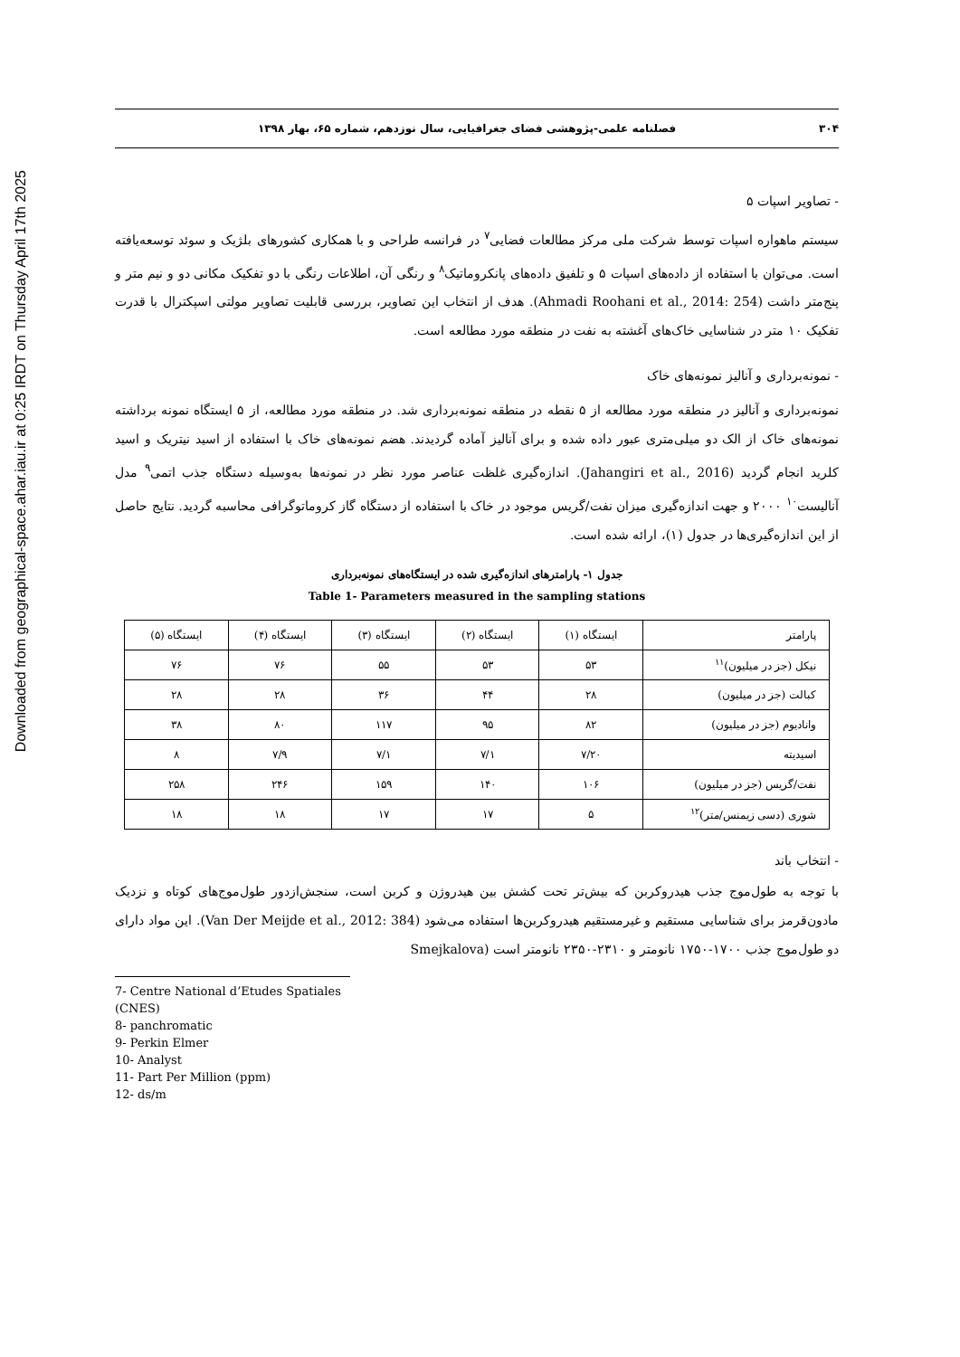Downloaded from geographical-space.ahar.iau.ir at 0:25 IRDT on Thursday April 17th 2025
۳۰۴ فصلنامه علمی-پژوهشی فضای جغرافیایی، سال نوزدهم، شماره ۶۵، بهار ۱۳۹۸
- تصاویر اسپات ۵
سیستم ماهواره اسپات توسط شرکت ملی مرکز مطالعات فضایی<sup>۷</sup> در فرانسه طراحی و با همکاری کشورهای بلژیک و سوئد توسعه‌یافته است. می‌توان با استفاده از داده‌های اسپات ۵ و تلفیق داده‌های پانکروماتیک<sup>۸</sup> و رنگی آن، اطلاعات رنگی با دو تفکیک مکانی دو و نیم متر و پنج‌متر داشت (Ahmadi Roohani et al., 2014: 254). هدف از انتخاب این تصاویر، بررسی قابلیت تصاویر مولتی اسپکترال با قدرت تفکیک ۱۰ متر در شناسایی خاک‌های آغشته به نفت در منطقه مورد مطالعه است.
- نمونه‌برداری و آنالیز نمونه‌های خاک
نمونه‌برداری و آنالیز در منطقه مورد مطالعه از ۵ نقطه در منطقه نمونه‌برداری شد. در منطقه مورد مطالعه، از ۵ ایستگاه نمونه برداشته نمونه‌های خاک از الک دو میلی‌متری عبور داده شده و برای آنالیز آماده گردیدند. هضم نمونه‌های خاک با استفاده از اسید نیتریک و اسید کلرید انجام گردید (Jahangiri et al., 2016). اندازه‌گیری غلظت عناصر مورد نظر در نمونه‌ها به‌وسیله دستگاه جذب اتمی<sup>۹</sup> مدل آنالیست<sup>۱۰</sup> ۲۰۰۰ و جهت اندازه‌گیری میزان نفت/گریس موجود در خاک با استفاده از دستگاه گاز کروماتوگرافی محاسبه گردید. نتایج حاصل از این اندازه‌گیری‌ها در جدول (۱)، ارائه شده است.
جدول ۱- پارامترهای اندازه‌گیری شده در ایستگاه‌های نمونه‌برداری
Table 1- Parameters measured in the sampling stations
| پارامتر | ایستگاه (۱) | ایستگاه (۲) | ایستگاه (۳) | ایستگاه (۴) | ایستگاه (۵) |
| --- | --- | --- | --- | --- | --- |
| نیکل (جز در میلیون)<sup>۱۱</sup> | ۵۳ | ۵۳ | ۵۵ | ۷۶ | ۷۶ |
| کبالت (جز در میلیون) | ۲۸ | ۴۴ | ۳۶ | ۲۸ | ۲۸ |
| وانادیوم (جز در میلیون) | ۸۲ | ۹۵ | ۱۱۷ | ۸۰ | ۳۸ |
| اسیدیته | ۷/۲۰ | ۷/۱ | ۷/۱ | ۷/۹ | ۸ |
| نفت/گریس (جز در میلیون) | ۱۰۶ | ۱۴۰ | ۱۵۹ | ۲۴۶ | ۲۵۸ |
| شوری (دسی زیمنس/متر)<sup>۱۲</sup> | ۵ | ۱۷ | ۱۷ | ۱۸ | ۱۸ |
- انتخاب باند
با توجه به طول‌موج جذب هیدروکربن که بیش‌تر تحت کشش بین هیدروژن و کربن است، سنجش‌ازدور طول‌موج‌های کوتاه و نزدیک مادون‌قرمز برای شناسایی مستقیم و غیرمستقیم هیدروکربن‌ها استفاده می‌شود (Van Der Meijde et al., 2012: 384). این مواد دارای دو طول‌موج جذب ۱۷۰۰-۱۷۵۰ نانومتر و ۲۳۱۰-۲۳۵۰ نانومتر است (Smejkalova
7- Centre National d’Etudes Spatiales (CNES)
8- panchromatic
9- Perkin Elmer
10- Analyst
11- Part Per Million (ppm)
12- ds/m